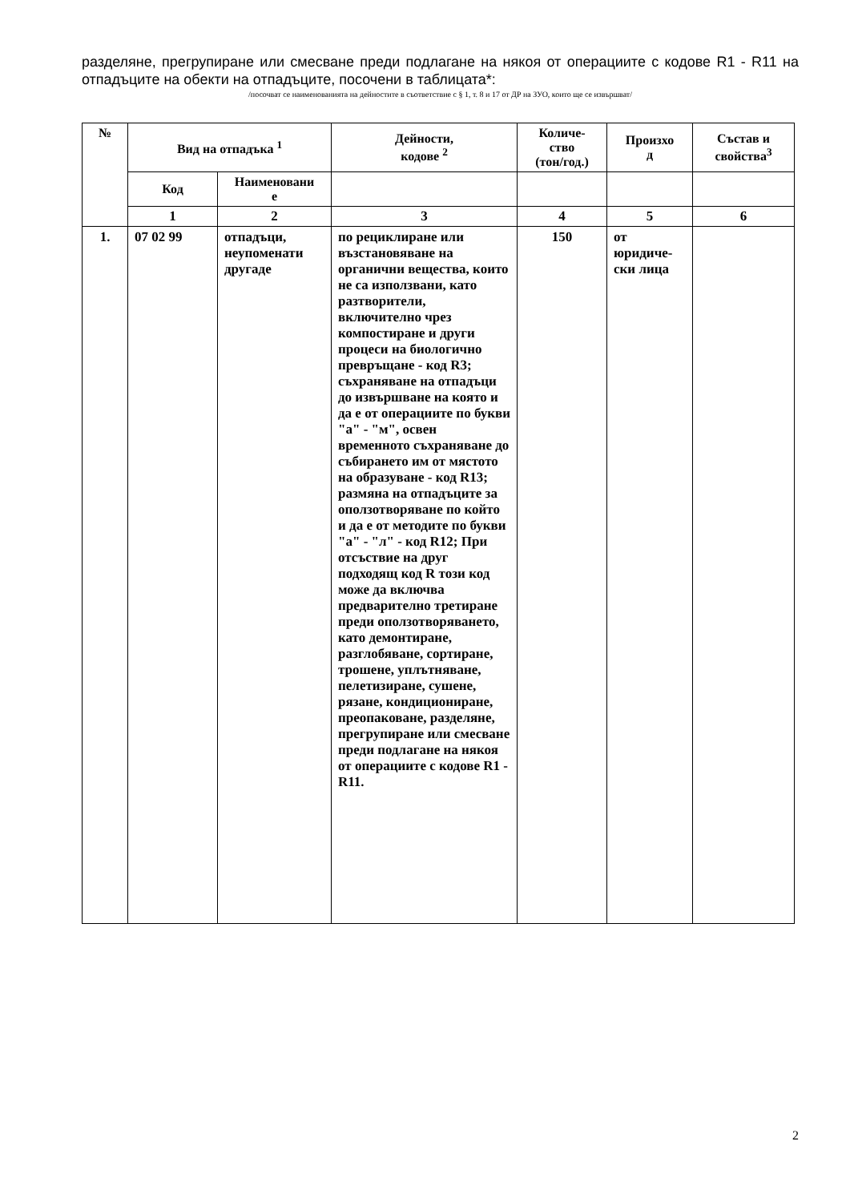разделяне, прегрупиране или смесване преди подлагане на някоя от операциите с кодове R1 - R11 на отпадъците на обекти на отпадъците, посочени в таблицата*:
/посочват се наименованията на дейностите в съответствие с § 1, т. 8 и 17 от ДР на ЗУО, които ще се извършват/
| № | Вид на отпадъка <sup>1</sup> | | Дейности, кодове <sup>2</sup> | Количе- ство (тон/год.) | Произхо д | Състав и свойства<sup>3</sup> |
| --- | --- | --- | --- | --- | --- | --- |
| | Код | Наименовани е | | | | |
| | 1 | 2 | 3 | 4 | 5 | 6 |
| 1. | 07 02 99 | отпадъци, неупоменати другаде | по рециклиране или възстановяване на органични вещества, които не са използвани, като разтворители, включително чрез компостиране и други процеси на биологично превръщане - код R3; съхраняване на отпадъци до извършване на която и да е от операциите по букви "а" - "м", освен временното съхраняване до събирането им от мястото на образуване - код R13; размяна на отпадъците за оползотворяване по който и да е от методите по букви "а" - "л" - код R12; При отсъствие на друг подходящ код R този код може да включва предварително третиране преди оползотворяването, като демонтиране, разглобяване, сортиране, трошене, уплътняване, пелетизиране, сушене, рязане, кондициониране, преопаковане, разделяне, прегрупиране или смесване преди подлагане на някоя от операциите с кодове R1 - R11. | 150 | от юридиче-ски лица | |
2